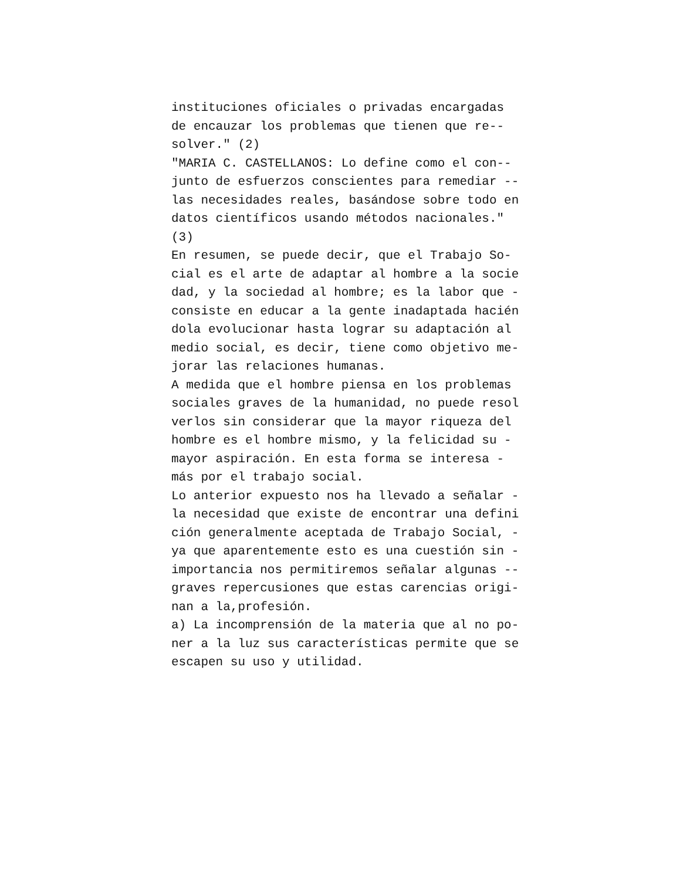instituciones oficiales o privadas encargadas de encauzar los problemas que tienen que re-- solver." (2) "MARIA C. CASTELLANOS: Lo define como el con-- junto de esfuerzos conscientes para remediar -- las necesidades reales, basándose sobre todo en datos científicos usando métodos nacionales." (3) En resumen, se puede decir, que el Trabajo So- cial es el arte de adaptar al hombre a la socie dad, y la sociedad al hombre; es la labor que - consiste en educar a la gente inadaptada hacién dola evolucionar hasta lograr su adaptación al medio social, es decir, tiene como objetivo me- jorar las relaciones humanas. A medida que el hombre piensa en los problemas sociales graves de la humanidad, no puede resol verlos sin considerar que la mayor riqueza del hombre es el hombre mismo, y la felicidad su - mayor aspiración. En esta forma se interesa - más por el trabajo social. Lo anterior expuesto nos ha llevado a señalar - la necesidad que existe de encontrar una defini ción generalmente aceptada de Trabajo Social, - ya que aparentemente esto es una cuestión sin - importancia nos permitiremos señalar algunas -- graves repercusiones que estas carencias origi- nan a la,profesión. a) La incomprensión de la materia que al no po- ner a la luz sus características permite que se escapen su uso y utilidad.